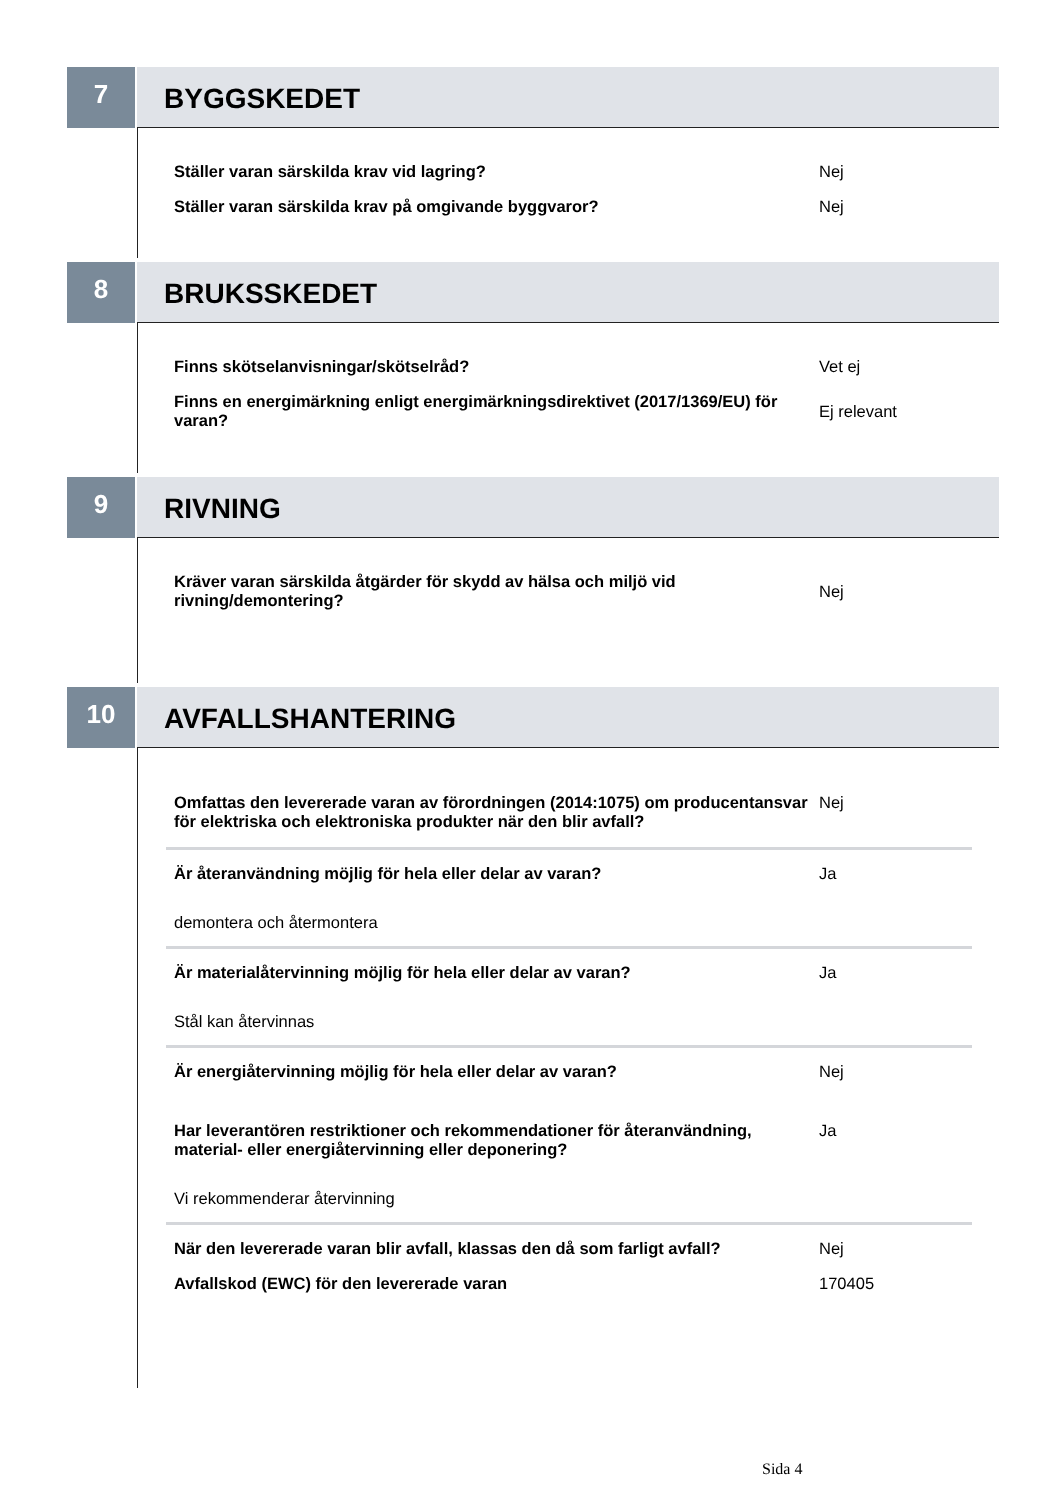7
BYGGSKEDET
Ställer varan särskilda krav vid lagring? Nej
Ställer varan särskilda krav på omgivande byggvaror? Nej
8
BRUKSSKEDET
Finns skötselanvisningar/skötselråd? Vet ej
Finns en energimärkning enligt energimärkningsdirektivet (2017/1369/EU) för varan?
Ej relevant
9
RIVNING
Kräver varan särskilda åtgärder för skydd av hälsa och miljö vid rivning/demontering?
Nej
10
AVFALLSHANTERING
Omfattas den levererade varan av förordningen (2014:1075) om producentansvar för elektriska och elektroniska produkter när den blir avfall?
Nej
Är återanvändning möjlig för hela eller delar av varan? Ja
demontera och återmontera
Är materialåtervinning möjlig för hela eller delar av varan? Ja
Stål kan återvinnas
Är energiåtervinning möjlig för hela eller delar av varan? Nej
Har leverantören restriktioner och rekommendationer för återanvändning, material- eller energiåtervinning eller deponering?
Ja
Vi rekommenderar återvinning
När den levererade varan blir avfall, klassas den då som farligt avfall?
Nej
Avfallskod (EWC) för den levererade varan 170405
Sida 4